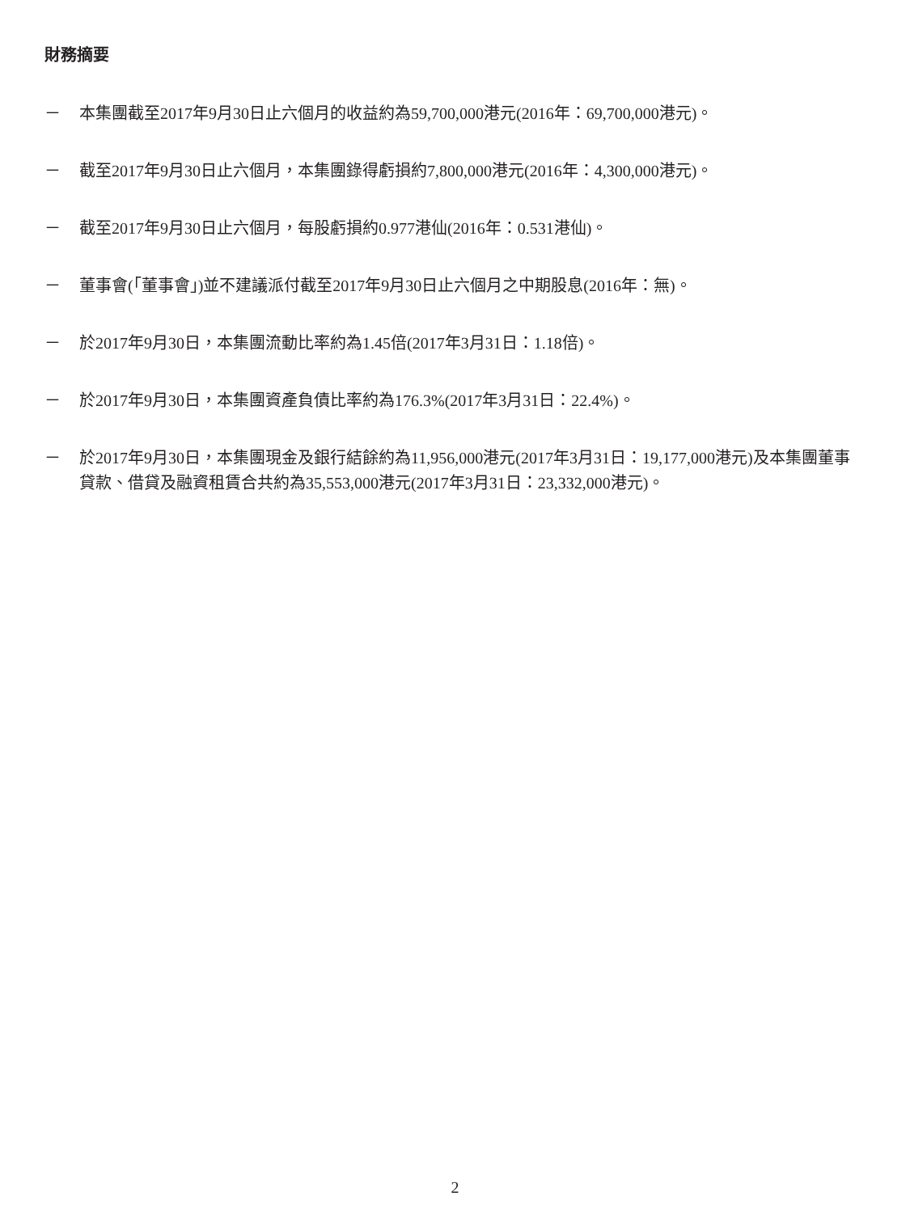財務摘要
－ 本集團截至2017年9月30日止六個月的收益約為59,700,000港元(2016年：69,700,000港元)。
－ 截至2017年9月30日止六個月，本集團錄得虧損約7,800,000港元(2016年：4,300,000港元)。
－ 截至2017年9月30日止六個月，每股虧損約0.977港仙(2016年：0.531港仙)。
－ 董事會(「董事會」)並不建議派付截至2017年9月30日止六個月之中期股息(2016年：無)。
－ 於2017年9月30日，本集團流動比率約為1.45倍(2017年3月31日：1.18倍)。
－ 於2017年9月30日，本集團資產負債比率約為176.3%(2017年3月31日：22.4%)。
－ 於2017年9月30日，本集團現金及銀行結餘約為11,956,000港元(2017年3月31日：19,177,000港元)及本集團董事貸款、借貸及融資租賃合共約為35,553,000港元(2017年3月31日：23,332,000港元)。
2